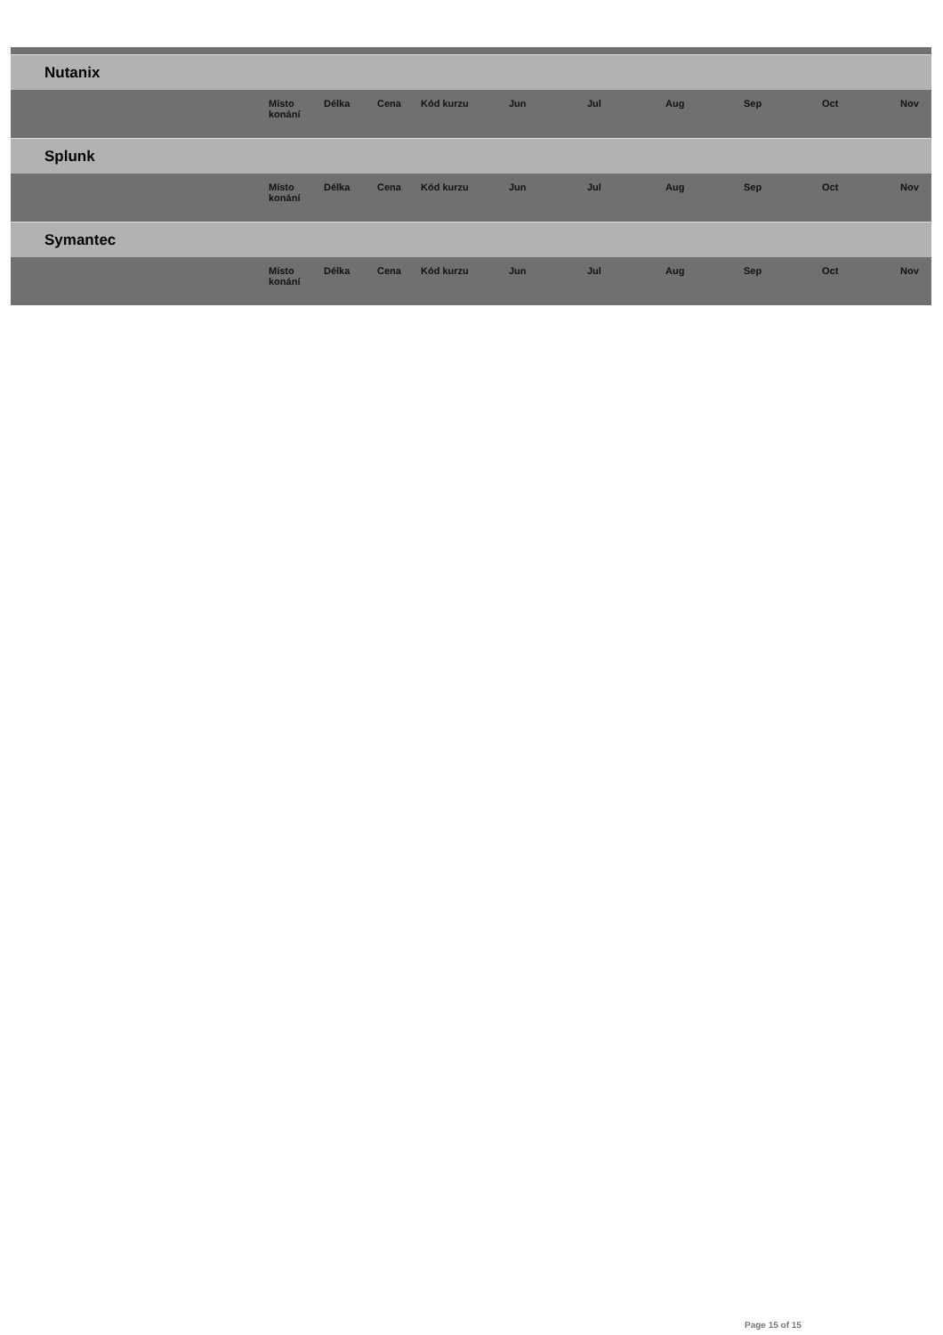| Nutanix | | | | | | | | | | |
| | Místo konání | Délka | Cena | Kód kurzu | Jun | Jul | Aug | Sep | Oct | Nov |
| Splunk | | | | | | | | | | |
| | Místo konání | Délka | Cena | Kód kurzu | Jun | Jul | Aug | Sep | Oct | Nov |
| Symantec | | | | | | | | | | |
| | Místo konání | Délka | Cena | Kód kurzu | Jun | Jul | Aug | Sep | Oct | Nov |
Page 15 of 15